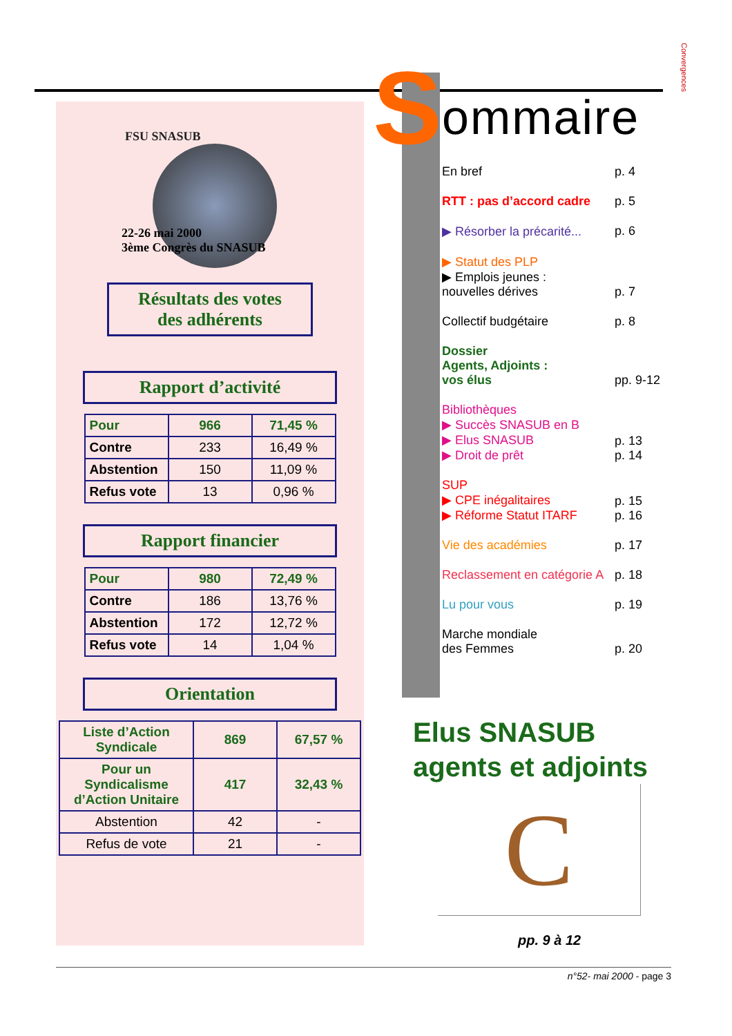Convergences
FSU SNASUB
22-26 mai 2000
3ème Congrès du SNASUB
Résultats des votes
des adhérents
Rapport d’activité
| Pour | 966 | 71,45 % |
| Contre | 233 | 16,49 % |
| Abstention | 150 | 11,09 % |
| Refus vote | 13 | 0,96 % |
Rapport financier
| Pour | 980 | 72,49 % |
| Contre | 186 | 13,76 % |
| Abstention | 172 | 12,72 % |
| Refus vote | 14 | 1,04 % |
Orientation
| Liste d’Action Syndicale | 869 | 67,57 % |
| Pour un Syndicalisme d’Action Unitaire | 417 | 32,43 % |
| Abstention | 42 | - |
| Refus de vote | 21 | - |
S ommaire
En bref p. 4
RTT : pas d’accord cadre p. 5
▶ Résorber la précarité... p. 6
▶ Statut des PLP
▶ Emplois jeunes :
nouvelles dérives p. 7
Collectif budgétaire p. 8
Dossier
Agents, Adjoints :
vos élus pp. 9-12
Bibliothèques
▶ Succès SNASUB en B
▶ Elus SNASUB
▶ Droit de prêt p. 13
p. 14
SUP
▶ CPE inégalitaires
▶ Réforme Statut ITARF p. 15
p. 16
Vie des académies p. 17
Reclassement en catégorie A p. 18
Lu pour vous p. 19
Marche mondiale
des Femmes p. 20
Elus SNASUB
agents et adjoints
C
pp. 9 à 12
n°52- mai 2000 - page 3